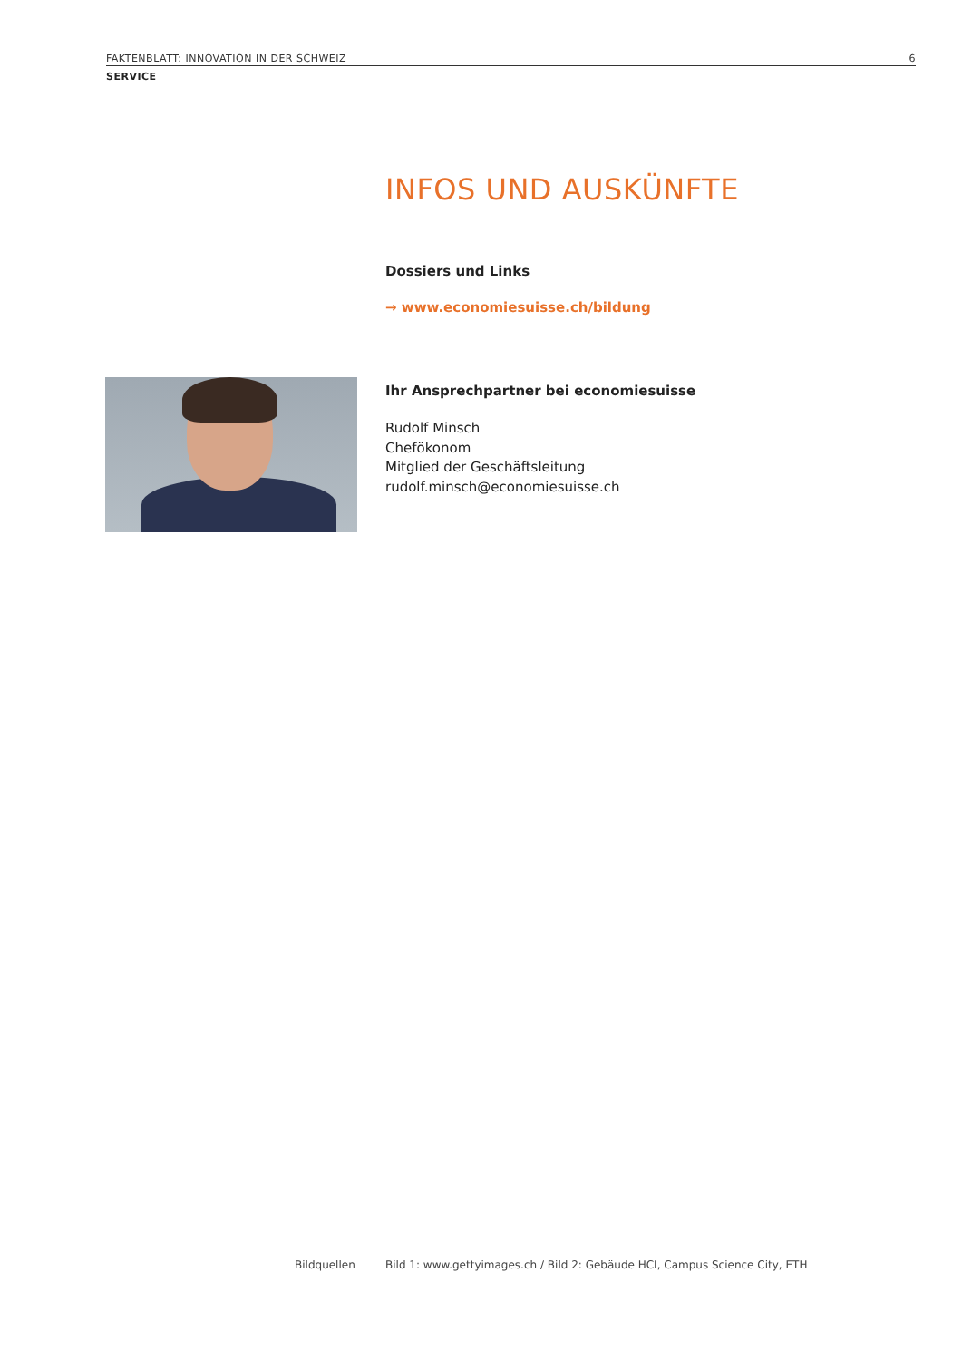FAKTENBLATT: INNOVATION IN DER SCHWEIZ 6
SERVICE
INFOS UND AUSKÜNFTE
Dossiers und Links
→ www.economiesuisse.ch/bildung
Ihr Ansprechpartner bei economiesuisse
Rudolf Minsch
Chefökonom
Mitglied der Geschäftsleitung
rudolf.minsch@economiesuisse.ch
Bildquellen Bild 1: www.gettyimages.ch / Bild 2: Gebäude HCI, Campus Science City, ETH